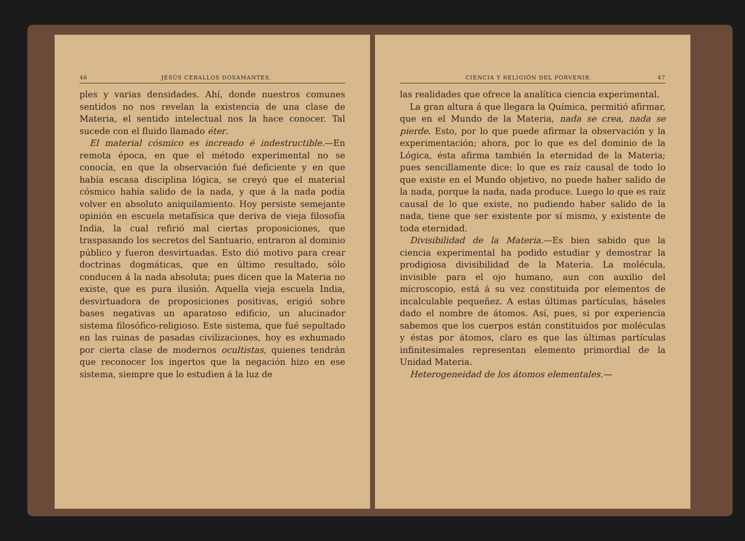46 JESÚS CEBALLOS DOSAMANTES.
ples y varias densidades. Ahí, donde nuestros comunes sentidos no nos revelan la existencia de una clase de Materia, el sentido intelectual nos la hace conocer. Tal sucede con el fluido llamado éter.
El material cósmico es increado é indestructible.—En remota época, en que el método experimental no se conocía, en que la observación fué deficiente y en que había escasa disciplina lógica, se creyó que el material cósmico había salido de la nada, y que á la nada podía volver en absoluto aniquilamiento. Hoy persiste semejante opinión en escuela metafísica que deriva de vieja filosofía India, la cual refirió mal ciertas proposiciones, que traspasando los secretos del Santuario, entraron al dominio público y fueron desvirtuadas. Esto dió motivo para crear doctrinas dogmáticas, que en último resultado, sólo conducen á la nada absoluta; pues dicen que la Materia no existe, que es pura ilusión. Aquella vieja escuela India, desvirtuadora de proposiciones positivas, erigió sobre bases negativas un aparatoso edificio, un alucinador sistema filosófico-religioso. Este sistema, que fué sepultado en las ruinas de pasadas civilizaciones, hoy es exhumado por cierta clase de modernos ocultistas, quienes tendrán que reconocer los ingertos que la negación hizo en ese sistema, siempre que lo estudien á la luz de
CIENCIA Y RELIGIÓN DEL PORVENIR. 47
las realidades que ofrece la analítica ciencia experimental.
La gran altura á que llegara la Química, permitió afirmar, que en el Mundo de la Materia, nada se crea, nada se pierde. Esto, por lo que puede afirmar la observación y la experimentación; ahora, por lo que es del dominio de la Lógica, ésta afirma también la eternidad de la Materia; pues sencillamente dice: lo que es raíz causal de todo lo que existe en el Mundo objetivo, no puede haber salido de la nada, porque la nada, nada produce. Luego lo que es raíz causal de lo que existe, no pudiendo haber salido de la nada, tiene que ser existente por sí mismo, y existente de toda eternidad.
Divisibilidad de la Materia.—Es bien sabido que la ciencia experimental ha podido estudiar y demostrar la prodigiosa divisibilidad de la Materia. La molécula, invisible para el ojo humano, aun con auxilio del microscopio, está á su vez constituida por elementos de incalculable pequeñez. A estas últimas partículas, háseles dado el nombre de átomos. Así, pues, si por experiencia sabemos que los cuerpos están constituidos por moléculas y éstas por átomos, claro es que las últimas partículas infinitesimales representan elemento primordial de la Unidad Materia.
Heterogeneidad de los átomos elementales.—